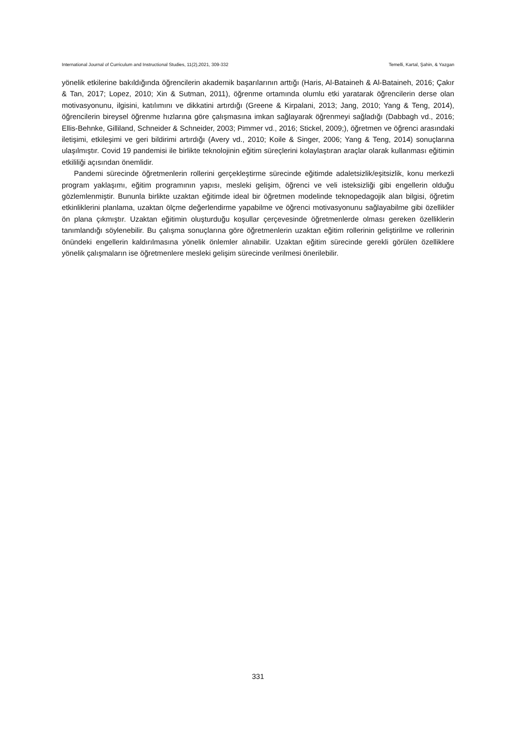International Journal of Curriculum and Instructional Studies, 11(2),2021, 309-332 Temelli, Kartal, Şahin, & Yazgan
yönelik etkilerine bakıldığında öğrencilerin akademik başarılarının arttığı (Haris, Al-Bataineh & Al-Bataineh, 2016; Çakır & Tan, 2017; Lopez, 2010; Xin & Sutman, 2011), öğrenme ortamında olumlu etki yaratarak öğrencilerin derse olan motivasyonunu, ilgisini, katılımını ve dikkatini artırdığı (Greene & Kirpalani, 2013; Jang, 2010; Yang & Teng, 2014), öğrencilerin bireysel öğrenme hızlarına göre çalışmasına imkan sağlayarak öğrenmeyi sağladığı (Dabbagh vd., 2016; Ellis-Behnke, Gilliland, Schneider & Schneider, 2003; Pimmer vd., 2016; Stickel, 2009;), öğretmen ve öğrenci arasındaki iletişimi, etkileşimi ve geri bildirimi artırdığı (Avery vd., 2010; Koile & Singer, 2006; Yang & Teng, 2014) sonuçlarına ulaşılmıştır. Covid 19 pandemisi ile birlikte teknolojinin eğitim süreçlerini kolaylaştıran araçlar olarak kullanması eğitimin etkililiği açısından önemlidir.
Pandemi sürecinde öğretmenlerin rollerini gerçekleştirme sürecinde eğitimde adaletsizlik/eşitsizlik, konu merkezli program yaklaşımı, eğitim programının yapısı, mesleki gelişim, öğrenci ve veli isteksizliği gibi engellerin olduğu gözlemlenmiştir. Bununla birlikte uzaktan eğitimde ideal bir öğretmen modelinde teknopedagojik alan bilgisi, öğretim etkinliklerini planlama, uzaktan ölçme değerlendirme yapabilme ve öğrenci motivasyonunu sağlayabilme gibi özellikler ön plana çıkmıştır. Uzaktan eğitimin oluşturduğu koşullar çerçevesinde öğretmenlerde olması gereken özelliklerin tanımlandığı söylenebilir. Bu çalışma sonuçlarına göre öğretmenlerin uzaktan eğitim rollerinin geliştirilme ve rollerinin önündeki engellerin kaldırılmasına yönelik önlemler alınabilir. Uzaktan eğitim sürecinde gerekli görülen özelliklere yönelik çalışmaların ise öğretmenlere mesleki gelişim sürecinde verilmesi önerilebilir.
331